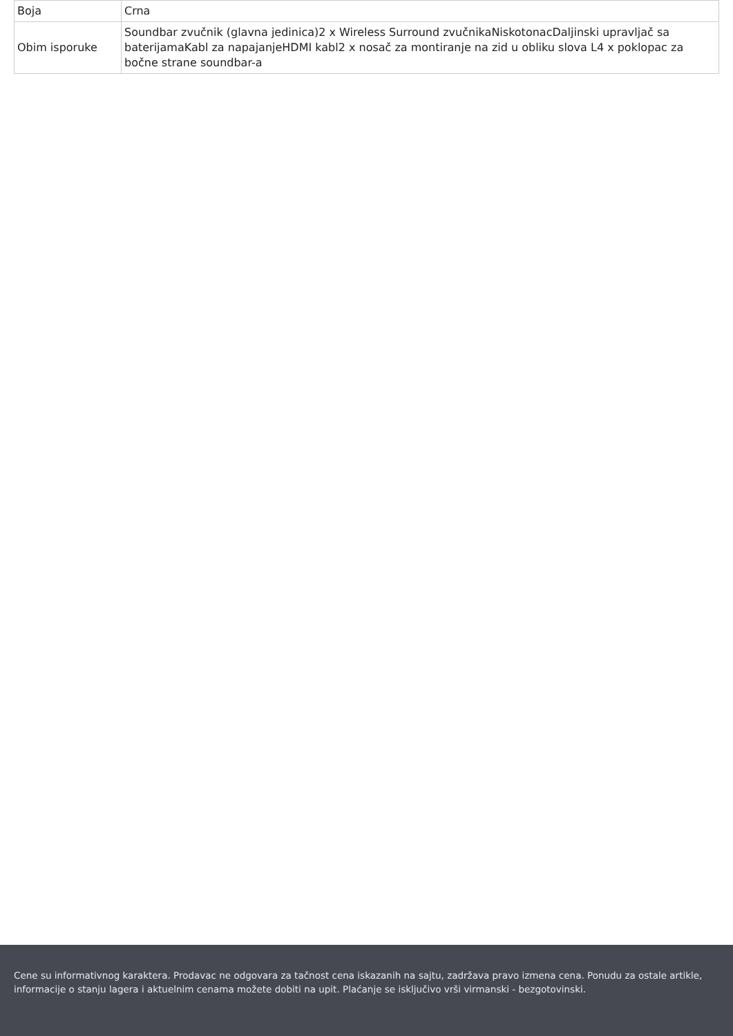| Boja | Crna |
| Obim isporuke | Soundbar zvučnik (glavna jedinica)2 x Wireless Surround zvučnikaNiskotonacDaljinski upravljač sa baterijamaKabl za napajanjeHDMI kabl2 x nosač za montiranje na zid u obliku slova L4 x poklopac za bočne strane soundbar-a |
Cene su informativnog karaktera. Prodavac ne odgovara za tačnost cena iskazanih na sajtu, zadržava pravo izmena cena. Ponudu za ostale artikle, informacije o stanju lagera i aktuelnim cenama možete dobiti na upit. Plaćanje se isključivo vrši virmanski - bezgotovinski.